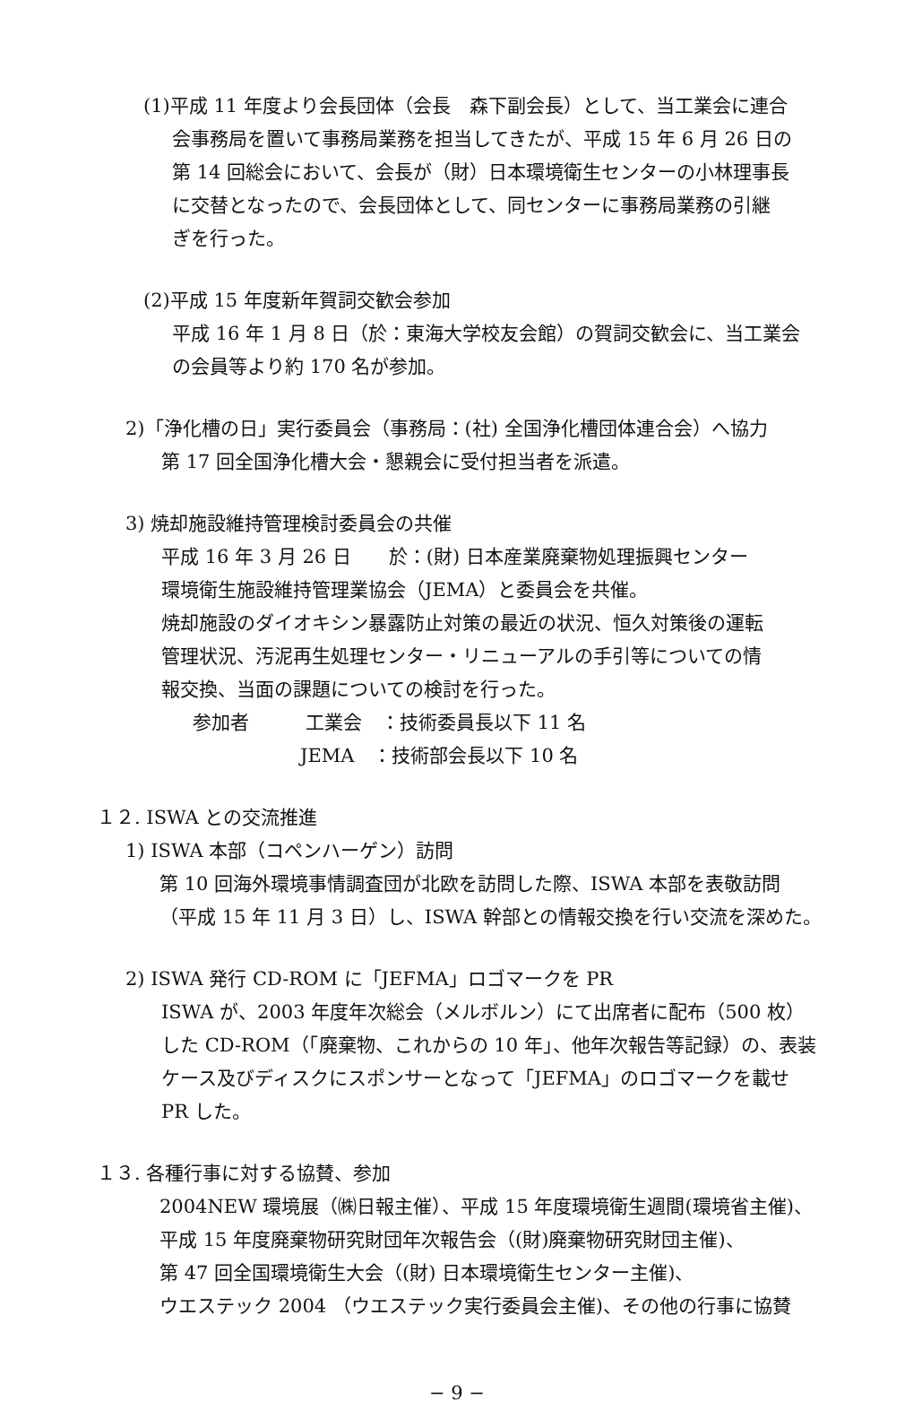(1)平成 11 年度より会長団体（会長　森下副会長）として、当工業会に連合
会事務局を置いて事務局業務を担当してきたが、平成 15 年 6 月 26 日の
第 14 回総会において、会長が（財）日本環境衛生センターの小林理事長
に交替となったので、会長団体として、同センターに事務局業務の引継
ぎを行った。
(2)平成 15 年度新年賀詞交歓会参加
平成 16 年 1 月 8 日（於：東海大学校友会館）の賀詞交歓会に、当工業会
の会員等より約 170 名が参加。
2)「浄化槽の日」実行委員会（事務局：(社) 全国浄化槽団体連合会）へ協力
第 17 回全国浄化槽大会・懇親会に受付担当者を派遣。
3) 焼却施設維持管理検討委員会の共催
平成 16 年 3 月 26 日　　於：(財) 日本産業廃棄物処理振興センター
環境衛生施設維持管理業協会（JEMA）と委員会を共催。
焼却施設のダイオキシン暴露防止対策の最近の状況、恒久対策後の運転
管理状況、汚泥再生処理センター・リニューアルの手引等についての情
報交換、当面の課題についての検討を行った。
参加者　　　工業会　：技術委員長以下 11 名
JEMA　：技術部会長以下 10 名
１２. ISWA との交流推進
1) ISWA 本部（コペンハーゲン）訪問
第 10 回海外環境事情調査団が北欧を訪問した際、ISWA 本部を表敬訪問
（平成 15 年 11 月 3 日）し、ISWA 幹部との情報交換を行い交流を深めた。
2) ISWA 発行 CD-ROM に「JEFMA」ロゴマークを PR
ISWA が、2003 年度年次総会（メルボルン）にて出席者に配布（500 枚）
した CD-ROM（「廃棄物、これからの 10 年」、他年次報告等記録）の、表装
ケース及びディスクにスポンサーとなって「JEFMA」のロゴマークを載せ
PR した。
１３. 各種行事に対する協賛、参加
2004NEW 環境展（㈱日報主催）、平成 15 年度環境衛生週間(環境省主催)、
平成 15 年度廃棄物研究財団年次報告会（(財)廃棄物研究財団主催)、
第 47 回全国環境衛生大会（(財) 日本環境衛生センター主催)、
ウエステック 2004 （ウエステック実行委員会主催)、その他の行事に協賛
− 9 −